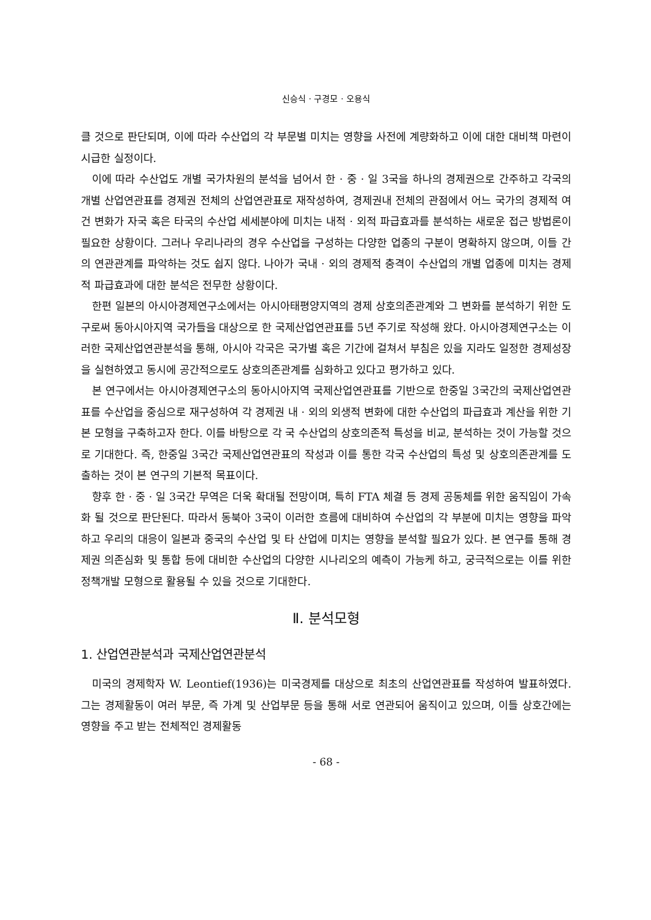신승식 · 구경모 · 오용식
클 것으로 판단되며, 이에 따라 수산업의 각 부문별 미치는 영향을 사전에 계량화하고 이에 대한 대비책 마련이 시급한 실정이다.
이에 따라 수산업도 개별 국가차원의 분석을 넘어서 한 · 중 · 일 3국을 하나의 경제권으로 간주하고 각국의 개별 산업연관표를 경제권 전체의 산업연관표로 재작성하여, 경제권내 전체의 관점에서 어느 국가의 경제적 여건 변화가 자국 혹은 타국의 수산업 세세분야에 미치는 내적 · 외적 파급효과를 분석하는 새로운 접근 방법론이 필요한 상황이다. 그러나 우리나라의 경우 수산업을 구성하는 다양한 업종의 구분이 명확하지 않으며, 이들 간의 연관관계를 파악하는 것도 쉽지 않다. 나아가 국내 · 외의 경제적 충격이 수산업의 개별 업종에 미치는 경제적 파급효과에 대한 분석은 전무한 상황이다.
한편 일본의 아시아경제연구소에서는 아시아태평양지역의 경제 상호의존관계와 그 변화를 분석하기 위한 도구로써 동아시아지역 국가들을 대상으로 한 국제산업연관표를 5년 주기로 작성해 왔다. 아시아경제연구소는 이러한 국제산업연관분석을 통해, 아시아 각국은 국가별 혹은 기간에 걸쳐서 부침은 있을 지라도 일정한 경제성장을 실현하였고 동시에 공간적으로도 상호의존관계를 심화하고 있다고 평가하고 있다.
본 연구에서는 아시아경제연구소의 동아시아지역 국제산업연관표를 기반으로 한중일 3국간의 국제산업연관표를 수산업을 중심으로 재구성하여 각 경제권 내 · 외의 외생적 변화에 대한 수산업의 파급효과 계산을 위한 기본 모형을 구축하고자 한다. 이를 바탕으로 각 국 수산업의 상호의존적 특성을 비교, 분석하는 것이 가능할 것으로 기대한다. 즉, 한중일 3국간 국제산업연관표의 작성과 이를 통한 각국 수산업의 특성 및 상호의존관계를 도출하는 것이 본 연구의 기본적 목표이다.
향후 한 · 중 · 일 3국간 무역은 더욱 확대될 전망이며, 특히 FTA 체결 등 경제 공동체를 위한 움직임이 가속화 될 것으로 판단된다. 따라서 동북아 3국이 이러한 흐름에 대비하여 수산업의 각 부분에 미치는 영향을 파악하고 우리의 대응이 일본과 중국의 수산업 및 타 산업에 미치는 영향을 분석할 필요가 있다. 본 연구를 통해 경제권 의존심화 및 통합 등에 대비한 수산업의 다양한 시나리오의 예측이 가능케 하고, 궁극적으로는 이를 위한 정책개발 모형으로 활용될 수 있을 것으로 기대한다.
Ⅱ. 분석모형
1. 산업연관분석과 국제산업연관분석
미국의 경제학자 W. Leontief(1936)는 미국경제를 대상으로 최초의 산업연관표를 작성하여 발표하였다. 그는 경제활동이 여러 부문, 즉 가계 및 산업부문 등을 통해 서로 연관되어 움직이고 있으며, 이들 상호간에는 영향을 주고 받는 전체적인 경제활동
- 68 -